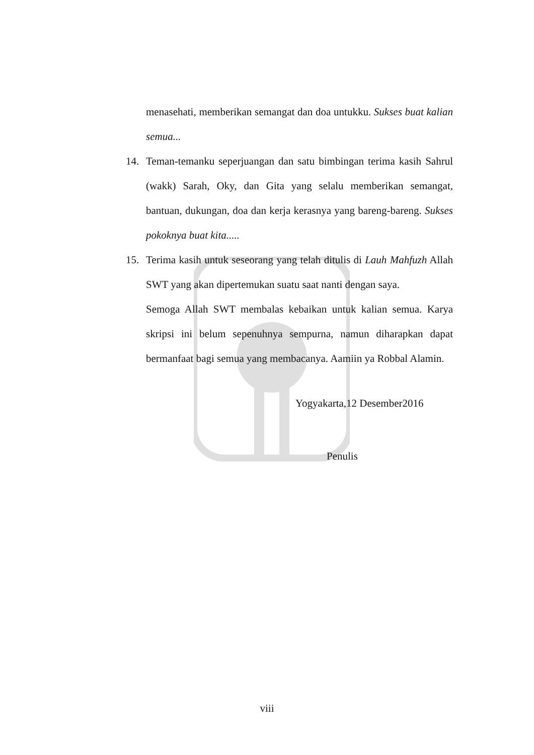menasehati, memberikan semangat dan doa untukku. Sukses buat kalian semua...
14. Teman-temanku seperjuangan dan satu bimbingan terima kasih Sahrul (wakk) Sarah, Oky, dan Gita yang selalu memberikan semangat, bantuan, dukungan, doa dan kerja kerasnya yang bareng-bareng. Sukses pokoknya buat kita.....
15. Terima kasih untuk seseorang yang telah ditulis di Lauh Mahfuzh Allah SWT yang akan dipertemukan suatu saat nanti dengan saya.
Semoga Allah SWT membalas kebaikan untuk kalian semua. Karya skripsi ini belum sepenuhnya sempurna, namun diharapkan dapat bermanfaat bagi semua yang membacanya. Aamiin ya Robbal Alamin.
Yogyakarta,12 Desember2016
Penulis
viii